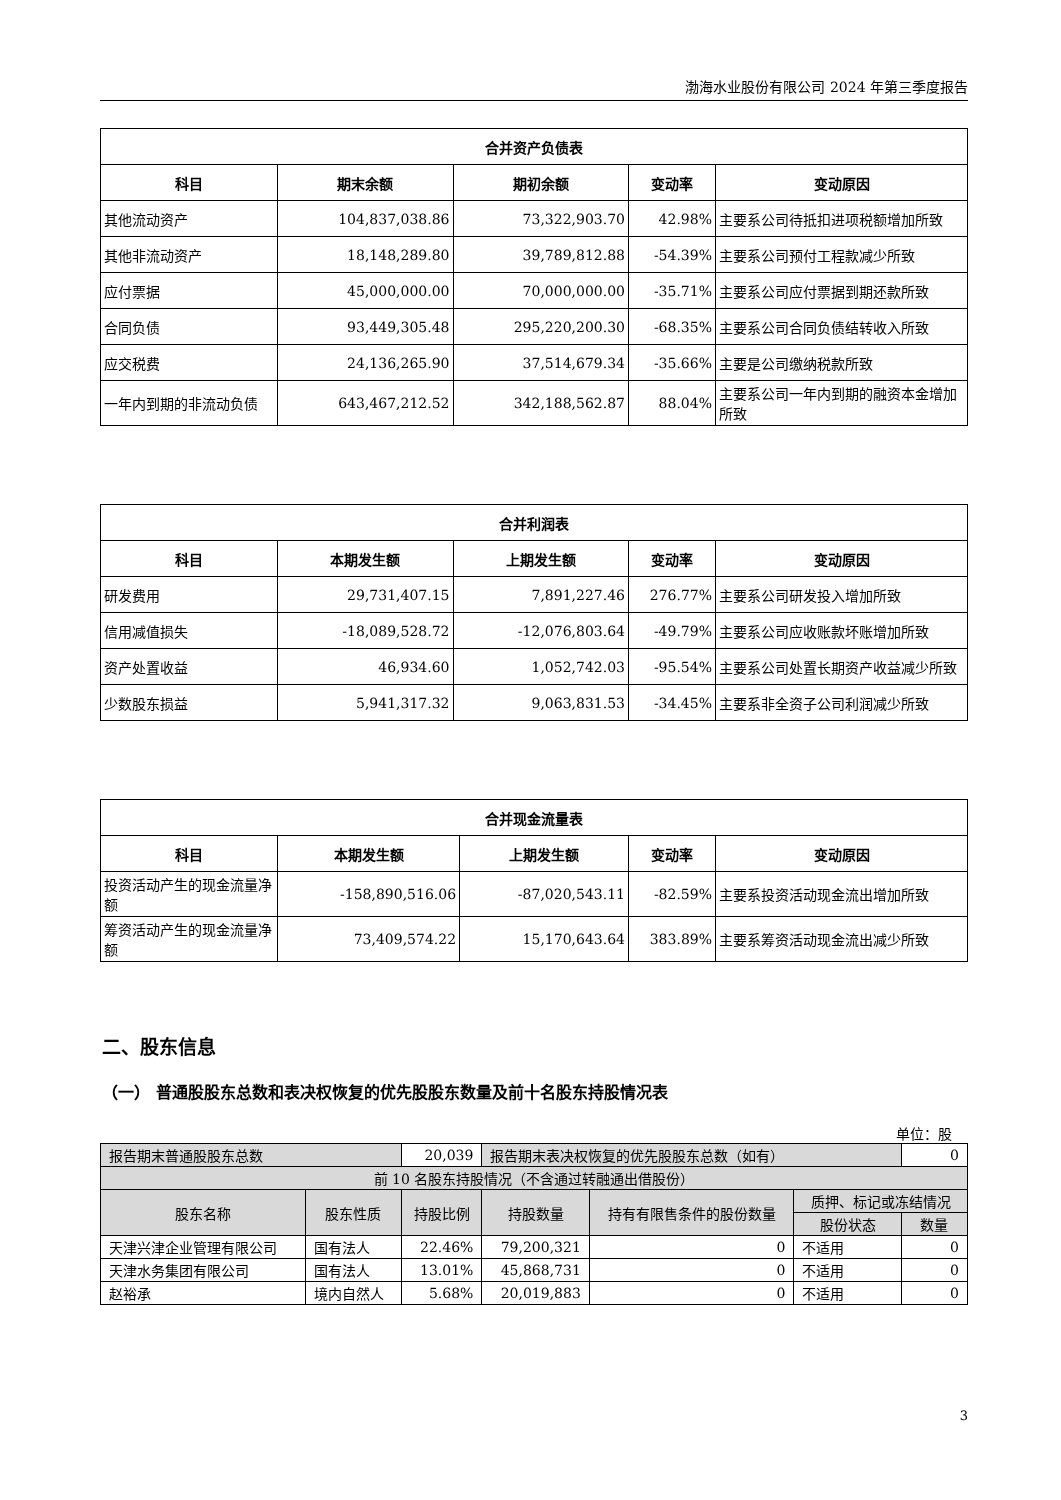渤海水业股份有限公司 2024 年第三季度报告
| 合并资产负债表 | | | | |
| --- | --- | --- | --- | --- |
| 科目 | 期末余额 | 期初余额 | 变动率 | 变动原因 |
| 其他流动资产 | 104,837,038.86 | 73,322,903.70 | 42.98% | 主要系公司待抵扣进项税额增加所致 |
| 其他非流动资产 | 18,148,289.80 | 39,789,812.88 | -54.39% | 主要系公司预付工程款减少所致 |
| 应付票据 | 45,000,000.00 | 70,000,000.00 | -35.71% | 主要系公司应付票据到期还款所致 |
| 合同负债 | 93,449,305.48 | 295,220,200.30 | -68.35% | 主要系公司合同负债结转收入所致 |
| 应交税费 | 24,136,265.90 | 37,514,679.34 | -35.66% | 主要是公司缴纳税款所致 |
| 一年内到期的非流动负债 | 643,467,212.52 | 342,188,562.87 | 88.04% | 主要系公司一年内到期的融资本金增加所致 |
| 合并利润表 | | | | |
| --- | --- | --- | --- | --- |
| 科目 | 本期发生额 | 上期发生额 | 变动率 | 变动原因 |
| 研发费用 | 29,731,407.15 | 7,891,227.46 | 276.77% | 主要系公司研发投入增加所致 |
| 信用减值损失 | -18,089,528.72 | -12,076,803.64 | -49.79% | 主要系公司应收账款坏账增加所致 |
| 资产处置收益 | 46,934.60 | 1,052,742.03 | -95.54% | 主要系公司处置长期资产收益减少所致 |
| 少数股东损益 | 5,941,317.32 | 9,063,831.53 | -34.45% | 主要系非全资子公司利润减少所致 |
| 合并现金流量表 | | | | |
| --- | --- | --- | --- | --- |
| 科目 | 本期发生额 | 上期发生额 | 变动率 | 变动原因 |
| 投资活动产生的现金流量净额 | -158,890,516.06 | -87,020,543.11 | -82.59% | 主要系投资活动现金流出增加所致 |
| 筹资活动产生的现金流量净额 | 73,409,574.22 | 15,170,643.64 | 383.89% | 主要系筹资活动现金流出减少所致 |
二、股东信息
（一） 普通股股东总数和表决权恢复的优先股股东数量及前十名股东持股情况表
单位：股
| 报告期末普通股股东总数 | | 20,039 | 报告期末表决权恢复的优先股股东总数（如有） | | | 0 |
| 前 10 名股东持股情况（不含通过转融通出借股份） | | | | | | |
| 股东名称 | 股东性质 | 持股比例 | 持股数量 | 持有有限售条件的股份数量 | 质押、标记或冻结情况 | |
| | | | | | 股份状态 | 数量 |
| 天津兴津企业管理有限公司 | 国有法人 | 22.46% | 79,200,321 | 0 | 不适用 | 0 |
| 天津水务集团有限公司 | 国有法人 | 13.01% | 45,868,731 | 0 | 不适用 | 0 |
| 赵裕承 | 境内自然人 | 5.68% | 20,019,883 | 0 | 不适用 | 0 |
3